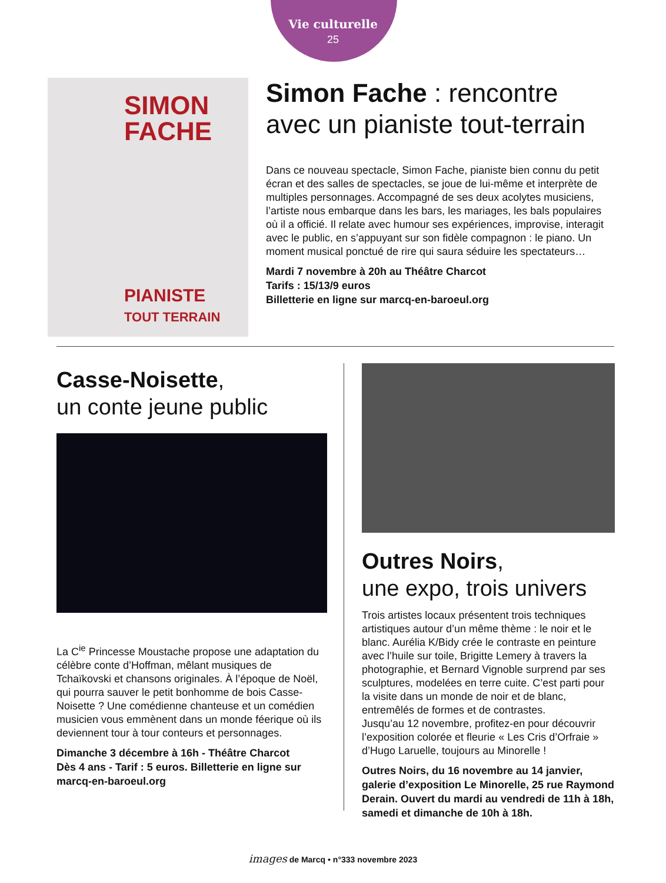Vie culturelle
25
SIMON
FACHE
PIANISTE
TOUT TERRAIN
Simon Fache : rencontre avec un pianiste tout-terrain
Dans ce nouveau spectacle, Simon Fache, pianiste bien connu du petit écran et des salles de spectacles, se joue de lui-même et interprète de multiples personnages. Accompagné de ses deux acolytes musiciens, l’artiste nous embarque dans les bars, les mariages, les bals populaires où il a officié. Il relate avec humour ses expériences, improvise, interagit avec le public, en s’appuyant sur son fidèle compagnon : le piano. Un moment musical ponctué de rire qui saura séduire les spectateurs…
Mardi 7 novembre à 20h au Théâtre Charcot
Tarifs : 15/13/9 euros
Billetterie en ligne sur marcq-en-baroeul.org
Casse-Noisette,
un conte jeune public
La C<sup>ie</sup> Princesse Moustache propose une adaptation du célèbre conte d’Hoffman, mêlant musiques de Tchaïkovski et chansons originales. À l’époque de Noël, qui pourra sauver le petit bonhomme de bois Casse-Noisette ? Une comédienne chanteuse et un comédien musicien vous emmènent dans un monde féerique où ils deviennent tour à tour conteurs et personnages.
Dimanche 3 décembre à 16h - Théâtre Charcot
Dès 4 ans - Tarif : 5 euros. Billetterie en ligne sur marcq-en-baroeul.org
Outres Noirs,
une expo, trois univers
Trois artistes locaux présentent trois techniques artistiques autour d’un même thème : le noir et le blanc. Aurélia K/Bidy crée le contraste en peinture avec l’huile sur toile, Brigitte Lemery à travers la photographie, et Bernard Vignoble surprend par ses sculptures, modelées en terre cuite. C’est parti pour la visite dans un monde de noir et de blanc, entremêlés de formes et de contrastes.
Jusqu’au 12 novembre, profitez-en pour découvrir l’exposition colorée et fleurie « Les Cris d’Orfraie » d’Hugo Laruelle, toujours au Minorelle !
Outres Noirs, du 16 novembre au 14 janvier, galerie d’exposition Le Minorelle, 25 rue Raymond Derain. Ouvert du mardi au vendredi de 11h à 18h, samedi et dimanche de 10h à 18h.
images de Marcq • n°333 novembre 2023